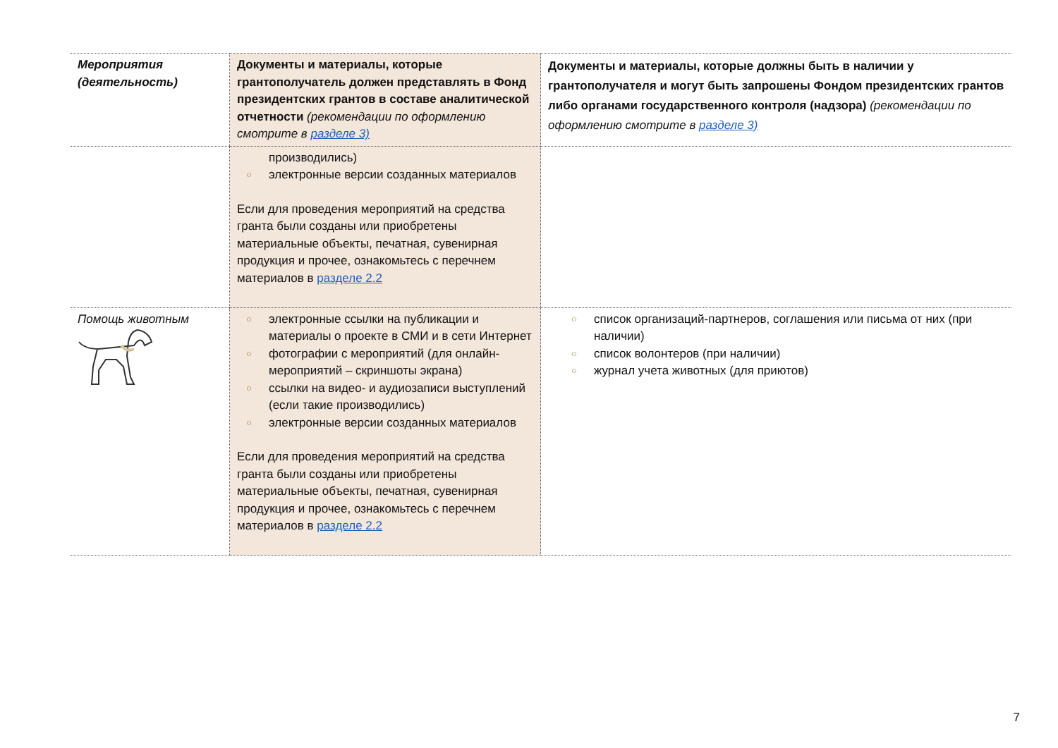| Мероприятия (деятельность) | Документы и материалы, которые грантополучатель должен представлять в Фонд президентских грантов в составе аналитической отчетности (рекомендации по оформлению смотрите в разделе 3) | Документы и материалы, которые должны быть в наличии у грантополучателя и могут быть запрошены Фондом президентских грантов либо органами государственного контроля (надзора) (рекомендации по оформлению смотрите в разделе 3) |
| --- | --- | --- |
| | производились) ○ электронные версии созданных материалов Если для проведения мероприятий на средства гранта были созданы или приобретены материальные объекты, печатная, сувенирная продукция и прочее, ознакомьтесь с перечнем материалов в разделе 2.2 | |
| Помощь животным | ○ электронные ссылки на публикации и материалы о проекте в СМИ и в сети Интернет ○ фотографии с мероприятий (для онлайн-мероприятий – скриншоты экрана) ○ ссылки на видео- и аудиозаписи выступлений (если такие производились) ○ электронные версии созданных материалов Если для проведения мероприятий на средства гранта были созданы или приобретены материальные объекты, печатная, сувенирная продукция и прочее, ознакомьтесь с перечнем материалов в разделе 2.2 | ○ список организаций-партнеров, соглашения или письма от них (при наличии) ○ список волонтеров (при наличии) ○ журнал учета животных (для приютов) |
7